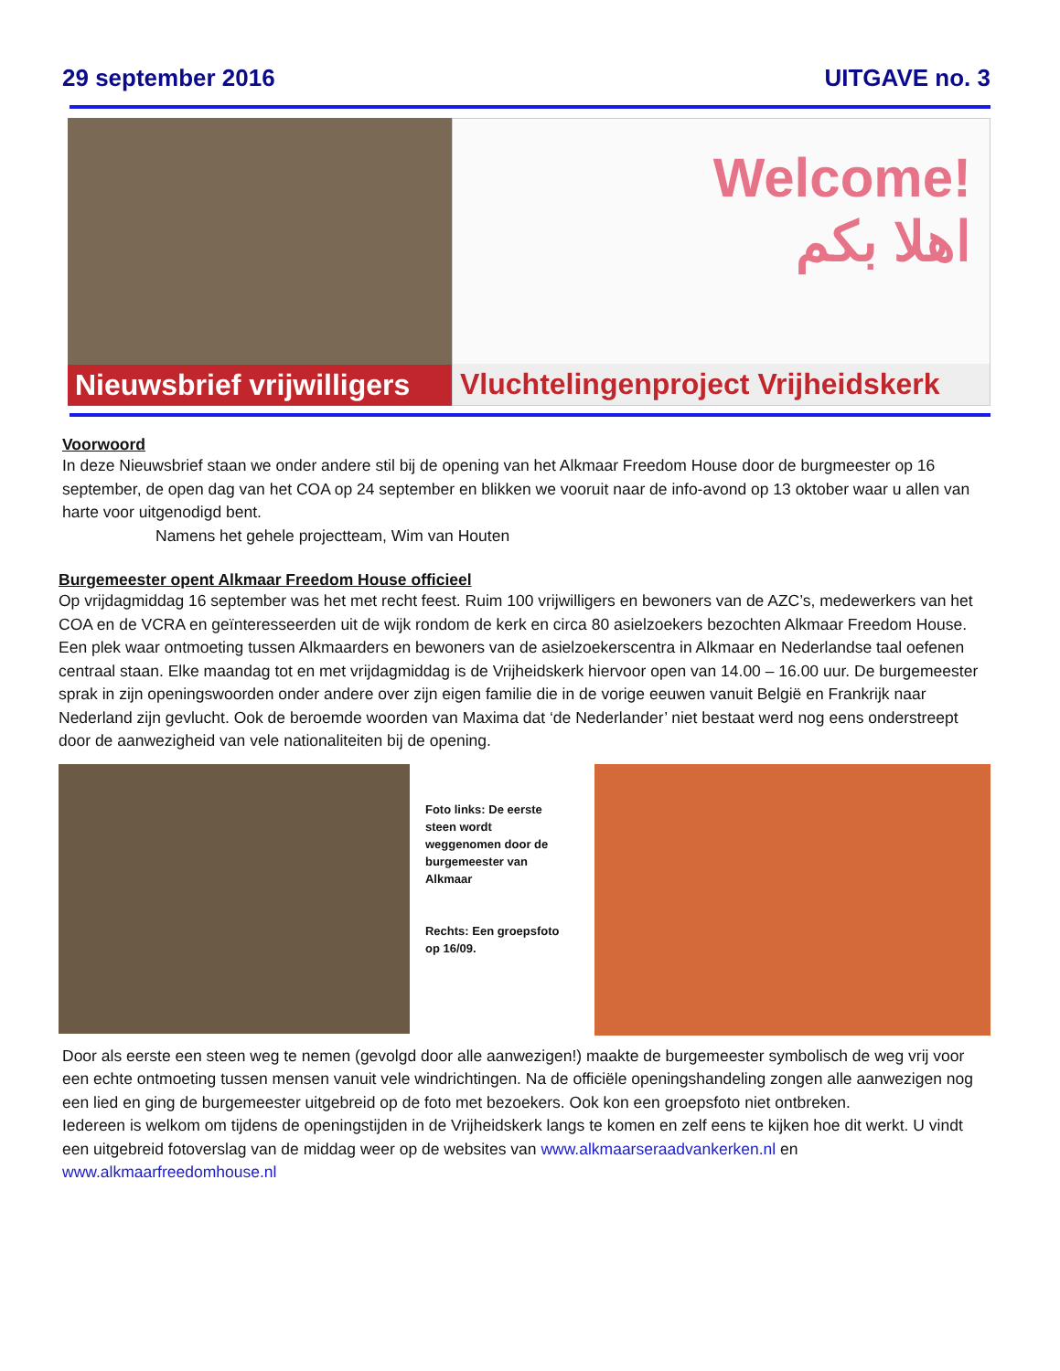29 september 2016 UITGAVE no. 3
Nieuwsbrief vrijwilligers
Welcome!
اهلا بكم
Vluchtelingenproject Vrijheidskerk
Voorwoord
In deze Nieuwsbrief staan we onder andere stil bij de opening van het Alkmaar Freedom House door de burgmeester op 16 september, de open dag van het COA op 24 september en blikken we vooruit naar de info-avond op 13 oktober waar u allen van harte voor uitgenodigd bent.
Namens het gehele projectteam, Wim van Houten
Burgemeester opent Alkmaar Freedom House officieel
Op vrijdagmiddag 16 september was het met recht feest. Ruim 100 vrijwilligers en bewoners van de AZC’s, medewerkers van het COA en de VCRA en geïnteresseerden uit de wijk rondom de kerk en circa 80 asielzoekers bezochten Alkmaar Freedom House. Een plek waar ontmoeting tussen Alkmaarders en bewoners van de asielzoekerscentra in Alkmaar en Nederlandse taal oefenen centraal staan. Elke maandag tot en met vrijdagmiddag is de Vrijheidskerk hiervoor open van 14.00 – 16.00 uur. De burgemeester sprak in zijn openingswoorden onder andere over zijn eigen familie die in de vorige eeuwen vanuit België en Frankrijk naar Nederland zijn gevlucht. Ook de beroemde woorden van Maxima dat ‘de Nederlander’ niet bestaat werd nog eens onderstreept door de aanwezigheid van vele nationaliteiten bij de opening.
Foto links: De eerste steen wordt weggenomen door de burgemeester van Alkmaar
Rechts: Een groepsfoto op 16/09.
Door als eerste een steen weg te nemen (gevolgd door alle aanwezigen!) maakte de burgemeester symbolisch de weg vrij voor een echte ontmoeting tussen mensen vanuit vele windrichtingen. Na de officiële openingshandeling zongen alle aanwezigen nog een lied en ging de burgemeester uitgebreid op de foto met bezoekers. Ook kon een groepsfoto niet ontbreken.
Iedereen is welkom om tijdens de openingstijden in de Vrijheidskerk langs te komen en zelf eens te kijken hoe dit werkt. U vindt een uitgebreid fotoverslag van de middag weer op de websites van www.alkmaarseraadvankerken.nl en www.alkmaarfreedomhouse.nl